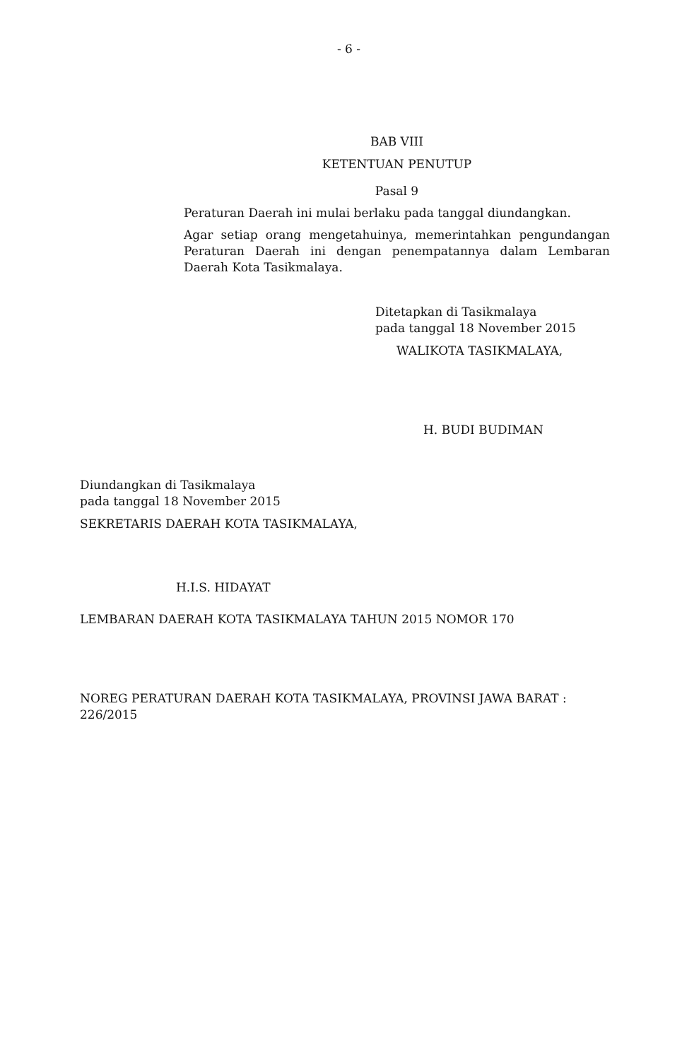- 6 -
BAB VIII
KETENTUAN PENUTUP
Pasal 9
Peraturan Daerah ini mulai berlaku pada tanggal diundangkan.
Agar setiap orang mengetahuinya, memerintahkan pengundangan Peraturan Daerah ini dengan penempatannya dalam Lembaran Daerah Kota Tasikmalaya.
Ditetapkan di Tasikmalaya
pada tanggal 18 November 2015
WALIKOTA TASIKMALAYA,
H. BUDI BUDIMAN
Diundangkan di Tasikmalaya
pada tanggal 18 November 2015
SEKRETARIS DAERAH KOTA TASIKMALAYA,
H.I.S. HIDAYAT
LEMBARAN DAERAH KOTA TASIKMALAYA TAHUN 2015 NOMOR 170
NOREG PERATURAN DAERAH KOTA TASIKMALAYA, PROVINSI JAWA BARAT : 226/2015